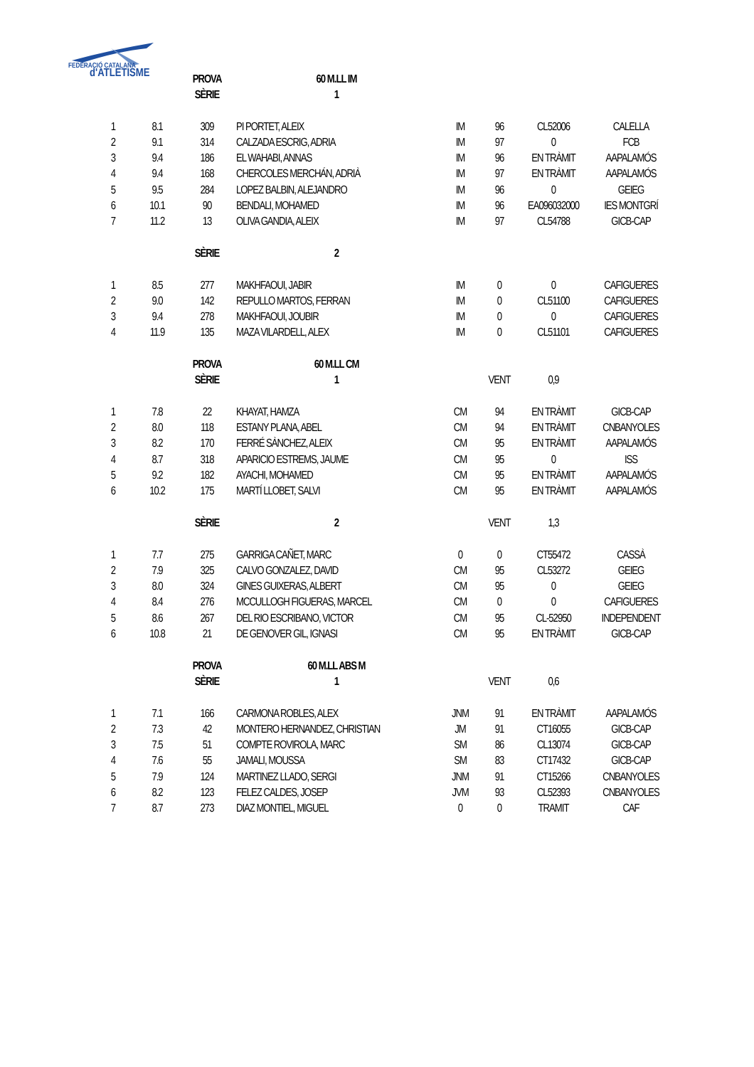FEDERACIÓ CATALANA
d'ATLETISME
| | | PROVA | 60 M.LL IM | | | | |
| | | SÈRIE | 1 | | | | |
| 1 | 8.1 | 309 | PI PORTET, ALEIX | IM | 96 | CL52006 | CALELLA |
| 2 | 9.1 | 314 | CALZADA ESCRIG, ADRIA | IM | 97 | 0 | FCB |
| 3 | 9.4 | 186 | EL WAHABI, ANNAS | IM | 96 | EN TRÀMIT | AAPALAMÓS |
| 4 | 9.4 | 168 | CHERCOLES MERCHÁN, ADRIÀ | IM | 97 | EN TRÀMIT | AAPALAMÓS |
| 5 | 9.5 | 284 | LOPEZ BALBIN, ALEJANDRO | IM | 96 | 0 | GEIEG |
| 6 | 10.1 | 90 | BENDALI, MOHAMED | IM | 96 | EA096032000 | IES MONTGRÍ |
| 7 | 11.2 | 13 | OLIVA GANDIA, ALEIX | IM | 97 | CL54788 | GICB-CAP |
| | | SÈRIE | 2 | | | | |
| 1 | 8.5 | 277 | MAKHFAOUI, JABIR | IM | 0 | 0 | CAFIGUERES |
| 2 | 9.0 | 142 | REPULLO MARTOS, FERRAN | IM | 0 | CL51100 | CAFIGUERES |
| 3 | 9.4 | 278 | MAKHFAOUI, JOUBIR | IM | 0 | 0 | CAFIGUERES |
| 4 | 11.9 | 135 | MAZA VILARDELL, ALEX | IM | 0 | CL51101 | CAFIGUERES |
| | | PROVA | 60 M.LL CM | | | | |
| | | SÈRIE | 1 | | VENT | 0,9 | |
| 1 | 7.8 | 22 | KHAYAT, HAMZA | CM | 94 | EN TRÀMIT | GICB-CAP |
| 2 | 8.0 | 118 | ESTANY PLANA, ABEL | CM | 94 | EN TRÀMIT | CNBANYOLES |
| 3 | 8.2 | 170 | FERRÉ SÀNCHEZ, ALEIX | CM | 95 | EN TRÀMIT | AAPALAMÓS |
| 4 | 8.7 | 318 | APARICIO ESTREMS, JAUME | CM | 95 | 0 | ISS |
| 5 | 9.2 | 182 | AYACHI, MOHAMED | CM | 95 | EN TRÀMIT | AAPALAMÓS |
| 6 | 10.2 | 175 | MARTÍ LLOBET, SALVI | CM | 95 | EN TRÀMIT | AAPALAMÓS |
| | | SÈRIE | 2 | | VENT | 1,3 | |
| 1 | 7.7 | 275 | GARRIGA CAÑET, MARC | 0 | 0 | CT55472 | CASSÀ |
| 2 | 7.9 | 325 | CALVO GONZALEZ, DAVID | CM | 95 | CL53272 | GEIEG |
| 3 | 8.0 | 324 | GINES GUIXERAS, ALBERT | CM | 95 | 0 | GEIEG |
| 4 | 8.4 | 276 | MCCULLOGH FIGUERAS, MARCEL | CM | 0 | 0 | CAFIGUERES |
| 5 | 8.6 | 267 | DEL RIO ESCRIBANO, VICTOR | CM | 95 | CL-52950 | INDEPENDENT |
| 6 | 10.8 | 21 | DE GENOVER GIL, IGNASI | CM | 95 | EN TRÀMIT | GICB-CAP |
| | | PROVA | 60 M.LL ABS M | | | | |
| | | SÈRIE | 1 | | VENT | 0,6 | |
| 1 | 7.1 | 166 | CARMONA ROBLES, ALEX | JNM | 91 | EN TRÀMIT | AAPALAMÓS |
| 2 | 7.3 | 42 | MONTERO HERNANDEZ, CHRISTIAN | JM | 91 | CT16055 | GICB-CAP |
| 3 | 7.5 | 51 | COMPTE ROVIROLA, MARC | SM | 86 | CL13074 | GICB-CAP |
| 4 | 7.6 | 55 | JAMALI, MOUSSA | SM | 83 | CT17432 | GICB-CAP |
| 5 | 7.9 | 124 | MARTINEZ LLADO, SERGI | JNM | 91 | CT15266 | CNBANYOLES |
| 6 | 8.2 | 123 | FELEZ CALDES, JOSEP | JVM | 93 | CL52393 | CNBANYOLES |
| 7 | 8.7 | 273 | DIAZ MONTIEL, MIGUEL | 0 | 0 | TRAMIT | CAF |